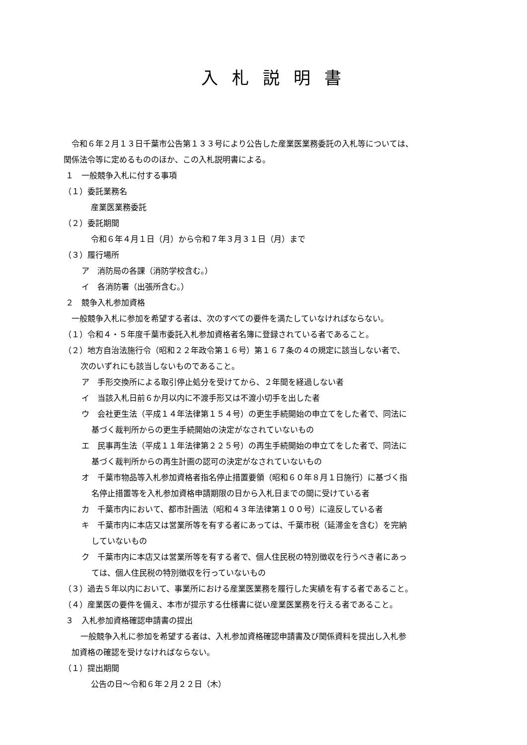入札説明書
令和６年２月１３日千葉市公告第１３３号により公告した産業医業務委託の入札等については、
関係法令等に定めるもののほか、この入札説明書による。
１　一般競争入札に付する事項
（１）委託業務名
産業医業務委託
（２）委託期間
令和６年４月１日（月）から令和７年３月３１日（月）まで
（３）履行場所
ア　消防局の各課（消防学校含む。）
イ　各消防署（出張所含む。）
２　競争入札参加資格
一般競争入札に参加を希望する者は、次のすべての要件を満たしていなければならない。
（１）令和４・５年度千葉市委託入札参加資格者名簿に登録されている者であること。
（２）地方自治法施行令（昭和２２年政令第１６号）第１６７条の４の規定に該当しない者で、
次のいずれにも該当しないものであること。
ア　手形交換所による取引停止処分を受けてから、２年間を経過しない者
イ　当該入札日前６か月以内に不渡手形又は不渡小切手を出した者
ウ　会社更生法（平成１４年法律第１５４号）の更生手続開始の申立てをした者で、同法に
基づく裁判所からの更生手続開始の決定がなされていないもの
エ　民事再生法（平成１１年法律第２２５号）の再生手続開始の申立てをした者で、同法に
基づく裁判所からの再生計画の認可の決定がなされていないもの
オ　千葉市物品等入札参加資格者指名停止措置要領（昭和６０年８月１日施行）に基づく指
名停止措置等を入札参加資格申請期限の日から入札日までの間に受けている者
カ　千葉市内において、都市計画法（昭和４３年法律第１００号）に違反している者
キ　千葉市内に本店又は営業所等を有する者にあっては、千葉市税（延滞金を含む）を完納
していないもの
ク　千葉市内に本店又は営業所等を有する者で、個人住民税の特別徴収を行うべき者にあっ
ては、個人住民税の特別徴収を行っていないもの
（３）過去５年以内において、事業所における産業医業務を履行した実績を有する者であること。
（４）産業医の要件を備え、本市が提示する仕様書に従い産業医業務を行える者であること。
３　入札参加資格確認申請書の提出
一般競争入札に参加を希望する者は、入札参加資格確認申請書及び関係資料を提出し入札参
加資格の確認を受けなければならない。
（１）提出期間
公告の日～令和６年２月２２日（木）